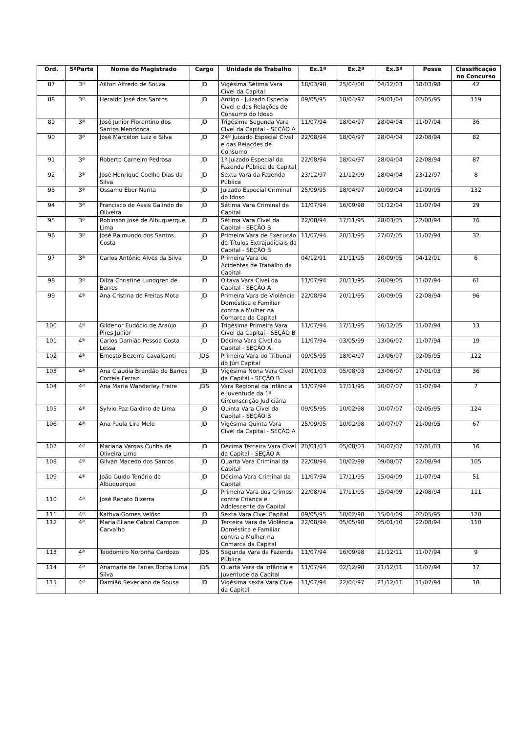| Ord. | 5ªParte | Nome do Magistrado | Cargo | Unidade de Trabalho | Ex.1ª | Ex.2ª | Ex.3ª | Posse | Classificação no Concurso |
| --- | --- | --- | --- | --- | --- | --- | --- | --- | --- |
| 87 | 3ª | Ailton Alfredo de Souza | JD | Vigésima Sétima Vara Cível da Capital | 18/03/98 | 25/04/00 | 04/12/03 | 18/03/98 | 42 |
| 88 | 3ª | Heraldo José dos Santos | JD | Antigo - Juizado Especial Cível e das Relações de Consumo do Idoso | 09/05/95 | 18/04/97 | 29/01/04 | 02/05/95 | 119 |
| 89 | 3ª | José Junior Florentino dos Santos Mendonça | JD | Trigésima Segunda Vara Cível da Capital - SEÇÃO A | 11/07/94 | 18/04/97 | 28/04/04 | 11/07/94 | 36 |
| 90 | 3ª | José Marcelon Luiz e Silva | JD | 24º Juizado Especial Cível e das Relações de Consumo | 22/08/94 | 18/04/97 | 28/04/04 | 22/08/94 | 82 |
| 91 | 3ª | Roberto Carneiro Pedrosa | JD | 1º Juizado Especial da Fazenda Pública da Capital | 22/08/94 | 18/04/97 | 28/04/04 | 22/08/94 | 87 |
| 92 | 3ª | José Henrique Coelho Dias da Silva | JD | Sexta Vara da Fazenda Pública | 23/12/97 | 21/12/99 | 28/04/04 | 23/12/97 | 8 |
| 93 | 3ª | Ossamu Eber Narita | JD | Juizado Especial Criminal do Idoso | 25/09/95 | 18/04/97 | 20/09/04 | 21/09/95 | 132 |
| 94 | 3ª | Francisco de Assis Galindo de Oliveira | JD | Sétima Vara Criminal da Capital | 11/07/94 | 16/09/98 | 01/12/04 | 11/07/94 | 29 |
| 95 | 3ª | Robinson José de Albuquerque Lima | JD | Sétima Vara Cível da Capital - SEÇÃO B | 22/08/94 | 17/11/95 | 28/03/05 | 22/08/94 | 76 |
| 96 | 3ª | José Raimundo dos Santos Costa | JD | Primeira Vara de Execução de Títulos Extrajudiciais da Capital - SEÇÃO B | 11/07/94 | 20/11/95 | 27/07/05 | 11/07/94 | 32 |
| 97 | 3ª | Carlos Antônio Alves da Silva | JD | Primeira Vara de Acidentes de Trabalho da Capital | 04/12/91 | 21/11/95 | 20/09/05 | 04/12/91 | 6 |
| 98 | 3ª | Dilza Christine Lundgren de Barros | JD | Oitava Vara Cível da Capital - SEÇÃO A | 11/07/94 | 20/11/95 | 20/09/05 | 11/07/94 | 61 |
| 99 | 4ª | Ana Cristina de Freitas Mota | JD | Primeira Vara de Violência Doméstica e Familiar contra a Mulher na Comarca da Capital | 22/08/94 | 20/11/95 | 20/09/05 | 22/08/94 | 96 |
| 100 | 4ª | Gildenor Eudócio de Araújo Pires Junior | JD | Trigésima Primeira Vara Cível da Capital - SEÇÃO B | 11/07/94 | 17/11/95 | 16/12/05 | 11/07/94 | 13 |
| 101 | 4ª | Carlos Damião Pessoa Costa Lessa | JD | Décima Vara Cível da Capital - SEÇÃO A | 11/07/94 | 03/05/99 | 13/06/07 | 11/07/94 | 19 |
| 102 | 4ª | Ernesto Bezerra Cavalcanti | JDS | Primeira Vara do Tribunal do Júri Capital | 09/05/95 | 18/04/97 | 13/06/07 | 02/05/95 | 122 |
| 103 | 4ª | Ana Claudia Brandão de Barros Correia Ferraz | JD | Vigésima Nona Vara Cível da Capital - SEÇÃO B | 20/01/03 | 05/08/03 | 13/06/07 | 17/01/03 | 36 |
| 104 | 4ª | Ana Maria Wanderley Freire | JDS | Vara Regional da Infância e Juventude da 1ª Circunscrição Judiciária | 11/07/94 | 17/11/95 | 10/07/07 | 11/07/94 | 7 |
| 105 | 4ª | Sylvio Paz Galdino de Lima | JD | Quinta Vara Cível da Capital - SEÇÃO B | 09/05/95 | 10/02/98 | 10/07/07 | 02/05/95 | 124 |
| 106 | 4ª | Ana Paula Lira Melo | JD | Vigésima Quinta Vara Cível da Capital - SEÇÃO A | 25/09/95 | 10/02/98 | 10/07/07 | 21/09/95 | 67 |
| 107 | 4ª | Mariana Vargas Cunha de Oliveira Lima | JD | Décima Terceira Vara Cível da Capital - SEÇÃO A | 20/01/03 | 05/08/03 | 10/07/07 | 17/01/03 | 16 |
| 108 | 4ª | Gilvan Macedo dos Santos | JD | Quarta Vara Criminal da Capital | 22/08/94 | 10/02/98 | 09/08/07 | 22/08/94 | 105 |
| 109 | 4ª | João Guido Tenório de Albuquerque | JD | Décima Vara Criminal da Capital | 11/07/94 | 17/11/95 | 15/04/09 | 11/07/94 | 51 |
| 110 | 4ª | José Renato Bizerra | JD | Primeira Vara dos Crimes contra Criança e Adolescente da Capital | 22/08/94 | 17/11/95 | 15/04/09 | 22/08/94 | 111 |
| 111 | 4ª | Kathya Gomes Velôso | JD | Sexta Vara Cível Capital | 09/05/95 | 10/02/98 | 15/04/09 | 02/05/95 | 120 |
| 112 | 4ª | Maria Eliane Cabral Campos Carvalho | JD | Terceira Vara de Violência Doméstica e Familiar contra a Mulher na Comarca da Capital | 22/08/94 | 05/05/98 | 05/01/10 | 22/08/94 | 110 |
| 113 | 4ª | Teodomiro Noronha Cardozo | JDS | Segunda Vara da Fazenda Pública | 11/07/94 | 16/09/98 | 21/12/11 | 11/07/94 | 9 |
| 114 | 4ª | Anamaria de Farias Borba Lima Silva | JDS | Quarta Vara da Infância e Juventude da Capital | 11/07/94 | 02/12/98 | 21/12/11 | 11/07/94 | 17 |
| 115 | 4ª | Damião Severiano de Sousa | JD | Vigésima sexta Vara Cível da Capital | 11/07/94 | 22/04/97 | 21/12/11 | 11/07/94 | 18 |